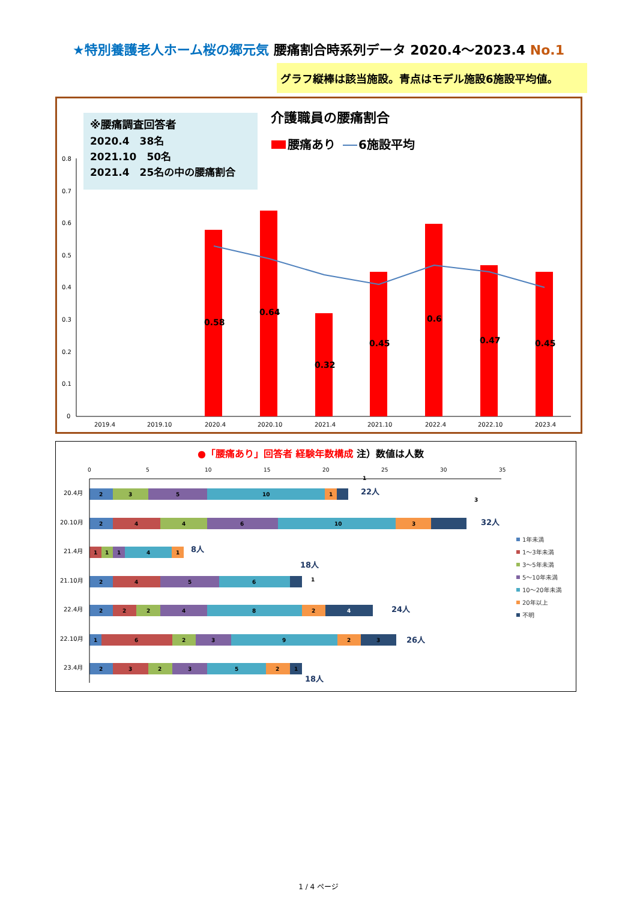★特別養護老人ホーム桜の郷元気 腰痛割合時系列データ 2020.4～2023.4 No.1
グラフ縦棒は該当施設。青点はモデル施設6施設平均値。
※腰痛調査回答者
2020.4　38名
2021.10　50名
2021.4　25名の中の腰痛割合
介護職員の腰痛割合
腰痛あり
6施設平均
0.8
0.7
0.6
0.5
0.4
0.3
0.2
0.1
0
0.58
0.64
0.32
0.45
0.6
0.47
0.45
2019.4
2019.10
2020.4
2020.10
2021.4
2021.10
2022.4
2022.10
2023.4
●「腰痛あり」回答者 経験年数構成 注）数値は人数
0
5
10
15
20
25
30
35
20.4月
20.10月
21.4月
21.10月
22.4月
22.10月
23.4月
2
3
5
10
1
22人
1
2
4
4
6
10
3
32人
3
1
1
1
4
1
8人
18人
2
4
5
6
1
2
2
2
4
8
2
4
24人
1
6
2
3
9
2
3
26人
2
3
2
3
5
2
1
18人
1年未満
1～3年未満
3～5年未満
5～10年未満
10～20年未満
20年以上
不明
1 / 4 ページ